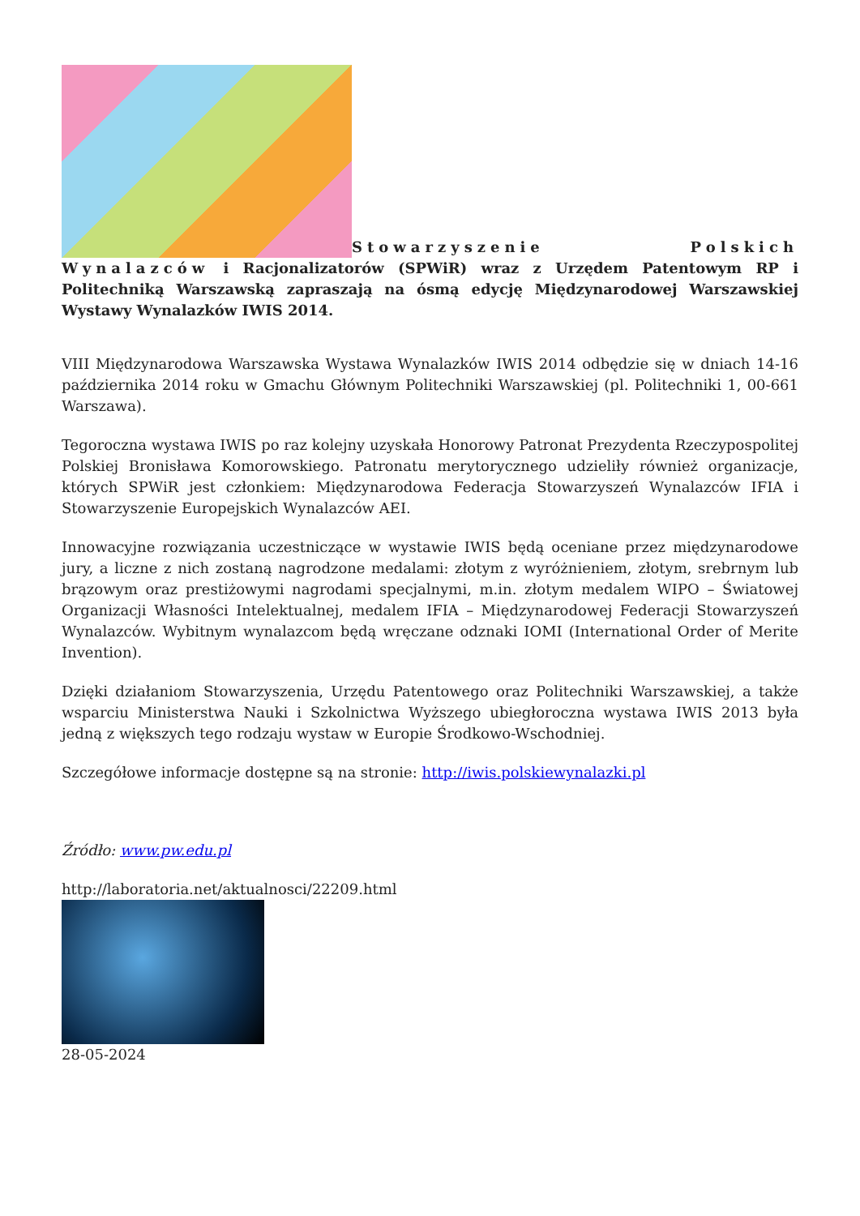Stowarzyszenie Polskich Wynalazców i Racjonalizatorów (SPWiR) wraz z Urzędem Patentowym RP i Politechniką Warszawską zapraszają na ósmą edycję Międzynarodowej Warszawskiej Wystawy Wynalazków IWIS 2014.
VIII Międzynarodowa Warszawska Wystawa Wynalazków IWIS 2014 odbędzie się w dniach 14-16 października 2014 roku w Gmachu Głównym Politechniki Warszawskiej (pl. Politechniki 1, 00-661 Warszawa).
Tegoroczna wystawa IWIS po raz kolejny uzyskała Honorowy Patronat Prezydenta Rzeczypospolitej Polskiej Bronisława Komorowskiego. Patronatu merytorycznego udzieliły również organizacje, których SPWiR jest członkiem: Międzynarodowa Federacja Stowarzyszeń Wynalazców IFIA i Stowarzyszenie Europejskich Wynalazców AEI.
Innowacyjne rozwiązania uczestniczące w wystawie IWIS będą oceniane przez międzynarodowe jury, a liczne z nich zostaną nagrodzone medalami: złotym z wyróżnieniem, złotym, srebrnym lub brązowym oraz prestiżowymi nagrodami specjalnymi, m.in. złotym medalem WIPO – Światowej Organizacji Własności Intelektualnej, medalem IFIA – Międzynarodowej Federacji Stowarzyszeń Wynalazców. Wybitnym wynalazcom będą wręczane odznaki IOMI (International Order of Merite Invention).
Dzięki działaniom Stowarzyszenia, Urzędu Patentowego oraz Politechniki Warszawskiej, a także wsparciu Ministerstwa Nauki i Szkolnictwa Wyższego ubiegłoroczna wystawa IWIS 2013 była jedną z większych tego rodzaju wystaw w Europie Środkowo-Wschodniej.
Szczegółowe informacje dostępne są na stronie: http://iwis.polskiewynalazki.pl
Źródło: www.pw.edu.pl
http://laboratoria.net/aktualnosci/22209.html
28-05-2024